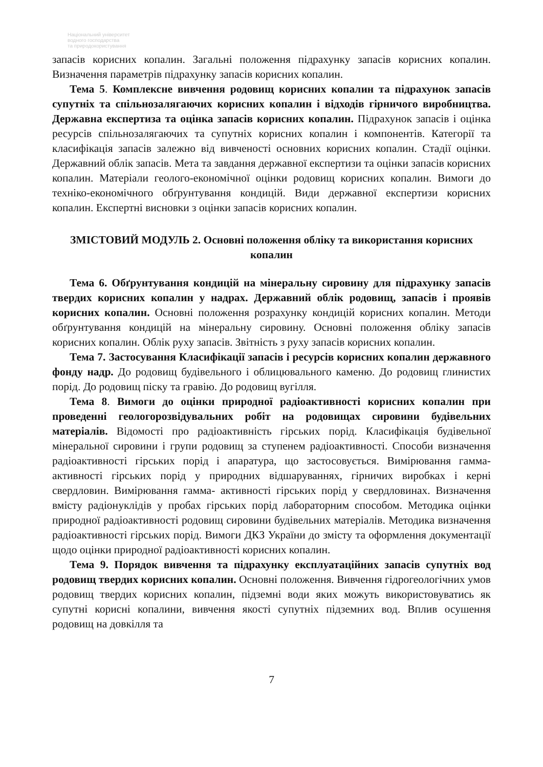Національний університет
водного господарства
та природокористування
запасів корисних копалин. Загальні положення підрахунку запасів корисних копалин. Визначення параметрів підрахунку запасів корисних копалин.
Тема 5. Комплексне вивчення родовищ корисних копалин та підрахунок запасів супутніх та спільнозалягаючих корисних копалин і відходів гірничого виробництва. Державна експертиза та оцінка запасів корисних копалин. Підрахунок запасів і оцінка ресурсів спільнозалягаючих та супутніх корисних копалин і компонентів. Категорії та класифікація запасів залежно від вивченості основних корисних копалин. Стадії оцінки. Державний облік запасів. Мета та завдання державної експертизи та оцінки запасів корисних копалин. Матеріали геолого-економічної оцінки родовищ корисних копалин. Вимоги до техніко-економічного обґрунтування кондицій. Види державної експертизи корисних копалин. Експертні висновки з оцінки запасів корисних копалин.
ЗМІСТОВИЙ МОДУЛЬ 2. Основні положення обліку та використання корисних копалин
Тема 6. Обґрунтування кондицій на мінеральну сировину для підрахунку запасів твердих корисних копалин у надрах. Державний облік родовищ, запасів і проявів корисних копалин. Основні положення розрахунку кондицій корисних копалин. Методи обґрунтування кондицій на мінеральну сировину. Основні положення обліку запасів корисних копалин. Облік руху запасів. Звітність з руху запасів корисних копалин.
Тема 7. Застосування Класифікації запасів і ресурсів корисних копалин державного фонду надр. До родовищ будівельного і облицювального каменю. До родовищ глинистих порід. До родовищ піску та гравію. До родовищ вугілля.
Тема 8. Вимоги до оцінки природної радіоактивності корисних копалин при проведенні геологорозвідувальних робіт на родовищах сировини будівельних матеріалів. Відомості про радіоактивність гірських порід. Класифікація будівельної мінеральної сировини і групи родовищ за ступенем радіоактивності. Способи визначення радіоактивності гірських порід і апаратура, що застосовується. Вимірювання гамма-активності гірських порід у природних відшаруваннях, гірничих виробках і керні свердловин. Вимірювання гамма- активності гірських порід у свердловинах. Визначення вмісту радіонуклідів у пробах гірських порід лабораторним способом. Методика оцінки природної радіоактивності родовищ сировини будівельних матеріалів. Методика визначення радіоактивності гірських порід. Вимоги ДКЗ України до змісту та оформлення документації щодо оцінки природної радіоактивності корисних копалин.
Тема 9. Порядок вивчення та підрахунку експлуатаційних запасів супутніх вод родовищ твердих корисних копалин. Основні положення. Вивчення гідрогеологічних умов родовищ твердих корисних копалин, підземні води яких можуть використовуватись як супутні корисні копалини, вивчення якості супутніх підземних вод. Вплив осушення родовищ на довкілля та
7